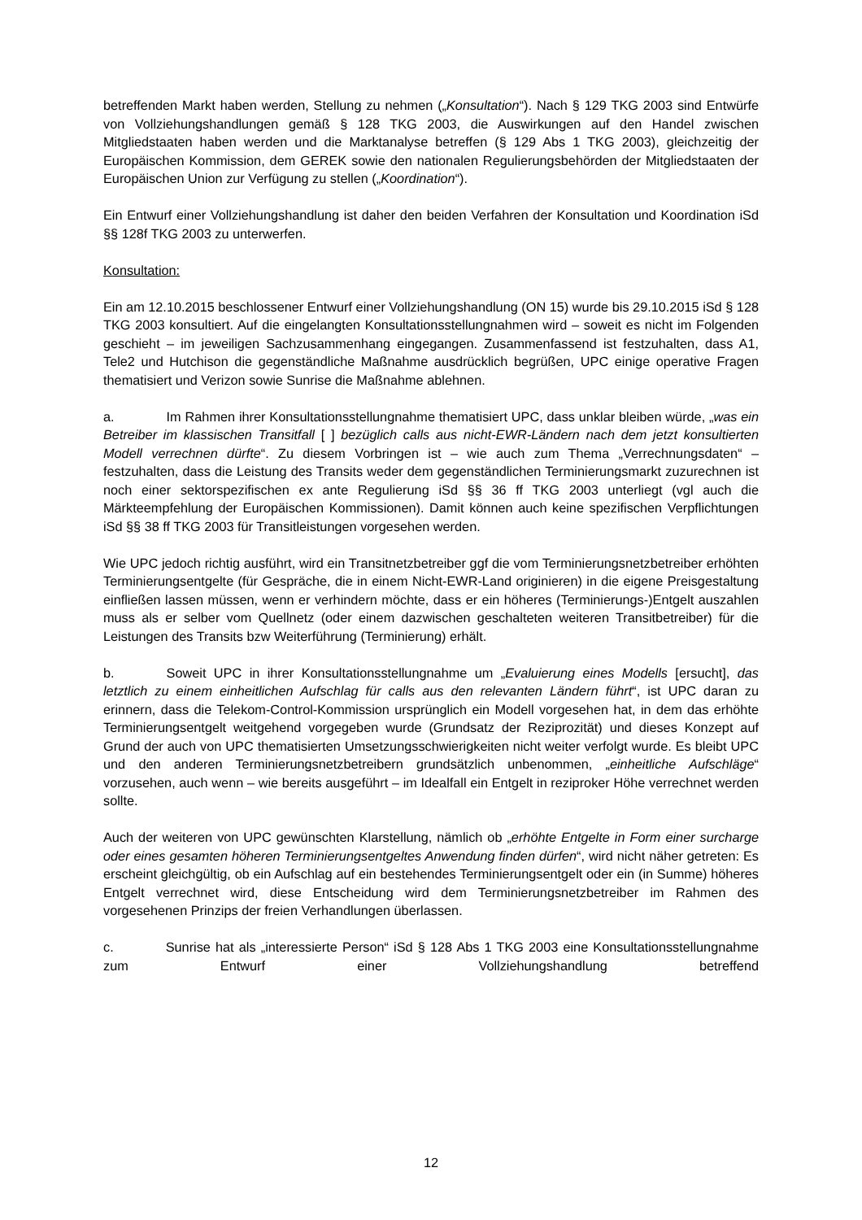betreffenden Markt haben werden, Stellung zu nehmen („Konsultation“). Nach § 129 TKG 2003 sind Entwürfe von Vollziehungshandlungen gemäß § 128 TKG 2003, die Auswirkungen auf den Handel zwischen Mitgliedstaaten haben werden und die Marktanalyse betreffen (§ 129 Abs 1 TKG 2003), gleichzeitig der Europäischen Kommission, dem GEREK sowie den nationalen Regulierungsbehörden der Mitgliedstaaten der Europäischen Union zur Verfügung zu stellen („Koordination“).
Ein Entwurf einer Vollziehungshandlung ist daher den beiden Verfahren der Konsultation und Koordination iSd §§ 128f TKG 2003 zu unterwerfen.
Konsultation:
Ein am 12.10.2015 beschlossener Entwurf einer Vollziehungshandlung (ON 15) wurde bis 29.10.2015 iSd § 128 TKG 2003 konsultiert. Auf die eingelangten Konsultationsstellungnahmen wird – soweit es nicht im Folgenden geschieht – im jeweiligen Sachzusammenhang eingegangen. Zusammenfassend ist festzuhalten, dass A1, Tele2 und Hutchison die gegenständliche Maßnahme ausdrücklich begrüßen, UPC einige operative Fragen thematisiert und Verizon sowie Sunrise die Maßnahme ablehnen.
a. Im Rahmen ihrer Konsultationsstellungnahme thematisiert UPC, dass unklar bleiben würde, „was ein Betreiber im klassischen Transitfall [ ] bezüglich calls aus nicht-EWR-Ländern nach dem jetzt konsultierten Modell verrechnen dürfte“. Zu diesem Vorbringen ist – wie auch zum Thema „Verrechnungsdaten“ – festzuhalten, dass die Leistung des Transits weder dem gegenständlichen Terminierungsmarkt zuzurechnen ist noch einer sektorspezifischen ex ante Regulierung iSd §§ 36 ff TKG 2003 unterliegt (vgl auch die Märkteempfehlung der Europäischen Kommissionen). Damit können auch keine spezifischen Verpflichtungen iSd §§ 38 ff TKG 2003 für Transitleistungen vorgesehen werden.
Wie UPC jedoch richtig ausführt, wird ein Transitnetzbetreiber ggf die vom Terminierungsnetzbetreiber erhöhten Terminierungsentgelte (für Gespräche, die in einem Nicht-EWR-Land originieren) in die eigene Preisgestaltung einfließen lassen müssen, wenn er verhindern möchte, dass er ein höheres (Terminierungs-)Entgelt auszahlen muss als er selber vom Quellnetz (oder einem dazwischen geschalteten weiteren Transitbetreiber) für die Leistungen des Transits bzw Weiterführung (Terminierung) erhält.
b. Soweit UPC in ihrer Konsultationsstellungnahme um „Evaluierung eines Modells [ersucht], das letztlich zu einem einheitlichen Aufschlag für calls aus den relevanten Ländern führt“, ist UPC daran zu erinnern, dass die Telekom-Control-Kommission ursprünglich ein Modell vorgesehen hat, in dem das erhöhte Terminierungsentgelt weitgehend vorgegeben wurde (Grundsatz der Reziprozität) und dieses Konzept auf Grund der auch von UPC thematisierten Umsetzungsschwierigkeiten nicht weiter verfolgt wurde. Es bleibt UPC und den anderen Terminierungsnetzbetreibern grundsätzlich unbenommen, „einheitliche Aufschläge“ vorzusehen, auch wenn – wie bereits ausgeführt – im Idealfall ein Entgelt in reziproker Höhe verrechnet werden sollte.
Auch der weiteren von UPC gewünschten Klarstellung, nämlich ob „erhöhte Entgelte in Form einer surcharge oder eines gesamten höheren Terminierungsentgeltes Anwendung finden dürfen“, wird nicht näher getreten: Es erscheint gleichgültig, ob ein Aufschlag auf ein bestehendes Terminierungsentgelt oder ein (in Summe) höheres Entgelt verrechnet wird, diese Entscheidung wird dem Terminierungsnetzbetreiber im Rahmen des vorgesehenen Prinzips der freien Verhandlungen überlassen.
c. Sunrise hat als „interessierte Person“ iSd § 128 Abs 1 TKG 2003 eine Konsultationsstellungnahme zum Entwurf einer Vollziehungshandlung betreffend
12